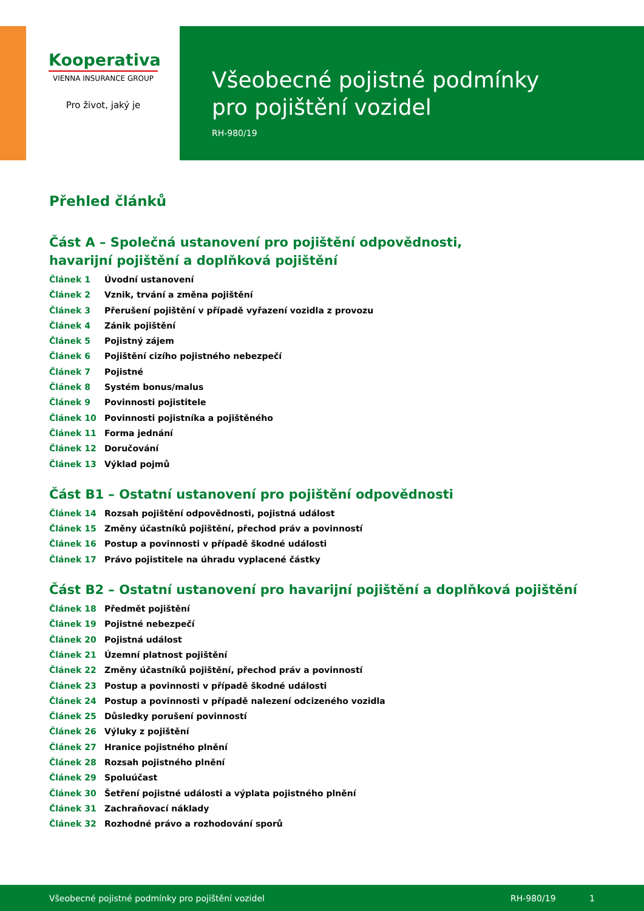Kooperativa
VIENNA INSURANCE GROUP
Pro život, jaký je
Všeobecné pojistné podmínky
pro pojištění vozidel
RH-980/19
Přehled článků
Část A – Společná ustanovení pro pojištění odpovědnosti,
havarijní pojištění a doplňková pojištění
Článek 1 Úvodní ustanovení
Článek 2 Vznik, trvání a změna pojištění
Článek 3 Přerušení pojištění v případě vyřazení vozidla z provozu
Článek 4 Zánik pojištění
Článek 5 Pojistný zájem
Článek 6 Pojištění cizího pojistného nebezpečí
Článek 7 Pojistné
Článek 8 Systém bonus/malus
Článek 9 Povinnosti pojistitele
Článek 10 Povinnosti pojistníka a pojištěného
Článek 11 Forma jednání
Článek 12 Doručování
Článek 13 Výklad pojmů
Část B1 – Ostatní ustanovení pro pojištění odpovědnosti
Článek 14 Rozsah pojištění odpovědnosti, pojistná událost
Článek 15 Změny účastníků pojištění, přechod práv a povinností
Článek 16 Postup a povinnosti v případě škodné události
Článek 17 Právo pojistitele na úhradu vyplacené částky
Část B2 – Ostatní ustanovení pro havarijní pojištění a doplňková pojištění
Článek 18 Předmět pojištění
Článek 19 Pojistné nebezpečí
Článek 20 Pojistná událost
Článek 21 Územní platnost pojištění
Článek 22 Změny účastníků pojištění, přechod práv a povinností
Článek 23 Postup a povinnosti v případě škodné události
Článek 24 Postup a povinnosti v případě nalezení odcizeného vozidla
Článek 25 Důsledky porušení povinností
Článek 26 Výluky z pojištění
Článek 27 Hranice pojistného plnění
Článek 28 Rozsah pojistného plnění
Článek 29 Spoluúčast
Článek 30 Šetření pojistné události a výplata pojistného plnění
Článek 31 Zachraňovací náklady
Článek 32 Rozhodné právo a rozhodování sporů
Všeobecné pojistné podmínky pro pojištění vozidel RH-980/19 1